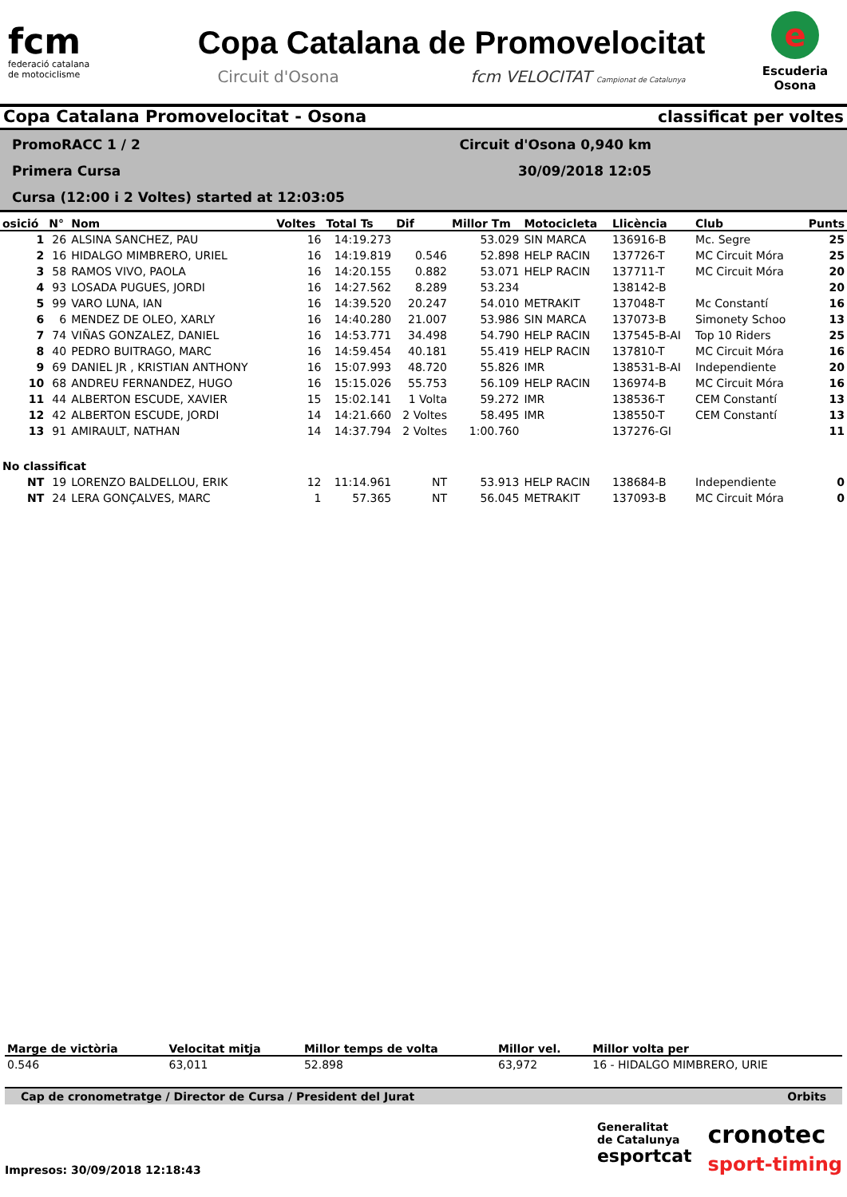fcm
federació catalana
de motociclisme
Copa Catalana de Promovelocitat
Circuit d'Osona fcm VELOCITAT Campionat de Catalunya
e
Escuderia
Osona
Copa Catalana Promovelocitat - Osona classificat per voltes
PromoRACC 1 / 2
Primera Cursa
Cursa (12:00 i 2 Voltes) started at 12:03:05
Circuit d'Osona 0,940 km
30/09/2018 12:05
| osició | N° | Nom | Voltes | Total Ts | Dif | Millor Tm | Motocicleta | Llicència | Club | Punts |
| --- | --- | --- | --- | --- | --- | --- | --- | --- | --- | --- |
| 1 | 26 | ALSINA SANCHEZ, PAU | 16 | 14:19.273 | | 53.029 | SIN MARCA | 136916-B | Mc. Segre | 25 |
| 2 | 16 | HIDALGO MIMBRERO, URIEL | 16 | 14:19.819 | 0.546 | 52.898 | HELP RACIN | 137726-T | MC Circuit Móra | 25 |
| 3 | 58 | RAMOS VIVO, PAOLA | 16 | 14:20.155 | 0.882 | 53.071 | HELP RACIN | 137711-T | MC Circuit Móra | 20 |
| 4 | 93 | LOSADA PUGUES, JORDI | 16 | 14:27.562 | 8.289 | 53.234 | | 138142-B | | 20 |
| 5 | 99 | VARO LUNA, IAN | 16 | 14:39.520 | 20.247 | 54.010 | METRAKIT | 137048-T | Mc Constantí | 16 |
| 6 | 6 | MENDEZ DE OLEO, XARLY | 16 | 14:40.280 | 21.007 | 53.986 | SIN MARCA | 137073-B | Simonety Schoo | 13 |
| 7 | 74 | VIÑAS GONZALEZ, DANIEL | 16 | 14:53.771 | 34.498 | 54.790 | HELP RACIN | 137545-B-AI | Top 10 Riders | 25 |
| 8 | 40 | PEDRO BUITRAGO, MARC | 16 | 14:59.454 | 40.181 | 55.419 | HELP RACIN | 137810-T | MC Circuit Móra | 16 |
| 9 | 69 | DANIEL JR , KRISTIAN ANTHONY | 16 | 15:07.993 | 48.720 | 55.826 | IMR | 138531-B-AI | Independiente | 20 |
| 10 | 68 | ANDREU FERNANDEZ, HUGO | 16 | 15:15.026 | 55.753 | 56.109 | HELP RACIN | 136974-B | MC Circuit Móra | 16 |
| 11 | 44 | ALBERTON ESCUDE, XAVIER | 15 | 15:02.141 | 1 Volta | 59.272 | IMR | 138536-T | CEM Constantí | 13 |
| 12 | 42 | ALBERTON ESCUDE, JORDI | 14 | 14:21.660 | 2 Voltes | 58.495 | IMR | 138550-T | CEM Constantí | 13 |
| 13 | 91 | AMIRAULT, NATHAN | 14 | 14:37.794 | 2 Voltes | 1:00.760 | | 137276-GI | | 11 |
| No classificat | | | | | | | | | | |
| NT | 19 | LORENZO BALDELLOU, ERIK | 12 | 11:14.961 | NT | 53.913 | HELP RACIN | 138684-B | Independiente | 0 |
| NT | 24 | LERA GONÇALVES, MARC | 1 | 57.365 | NT | 56.045 | METRAKIT | 137093-B | MC Circuit Móra | 0 |
| Marge de victòria | Velocitat mitja | Millor temps de volta | Millor vel. | Millor volta per |
| --- | --- | --- | --- | --- |
| 0.546 | 63,011 | 52.898 | 63,972 | 16 - HIDALGO MIMBRERO, URIE |
Cap de cronometratge / Director de Cursa / President del Jurat Orbits
Impresos: 30/09/2018 12:18:43
Generalitat
de Catalunya
esportcat
cronotec
sport-timing